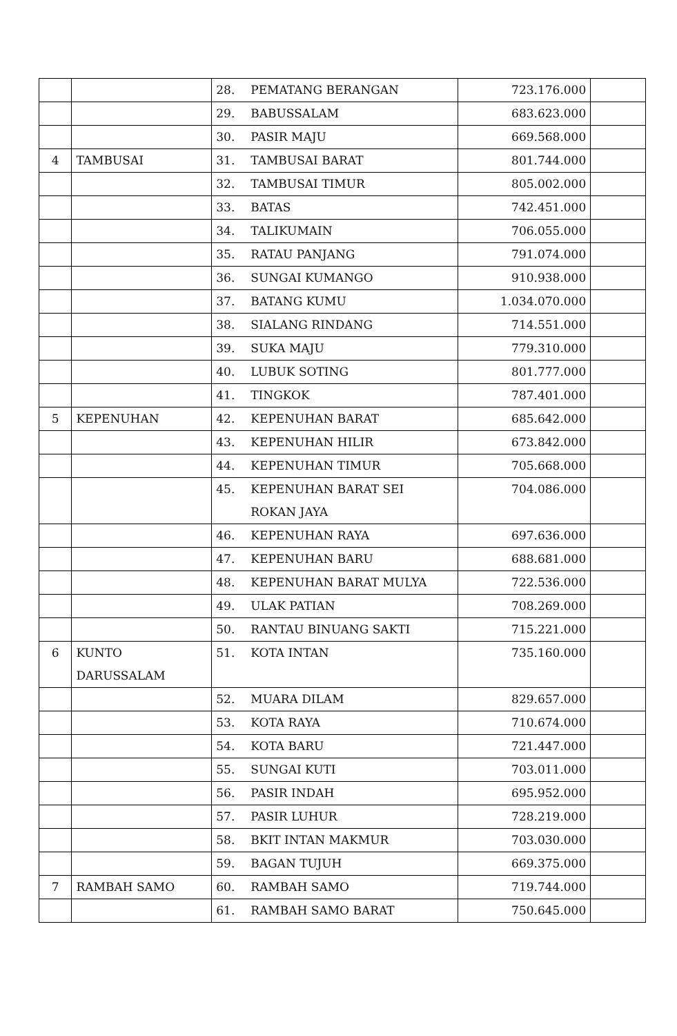| | | 28. PEMATANG BERANGAN | 723.176.000 | |
| | | 29. BABUSSALAM | 683.623.000 | |
| | | 30. PASIR MAJU | 669.568.000 | |
| 4 | TAMBUSAI | 31. TAMBUSAI BARAT | 801.744.000 | |
| | | 32. TAMBUSAI TIMUR | 805.002.000 | |
| | | 33. BATAS | 742.451.000 | |
| | | 34. TALIKUMAIN | 706.055.000 | |
| | | 35. RATAU PANJANG | 791.074.000 | |
| | | 36. SUNGAI KUMANGO | 910.938.000 | |
| | | 37. BATANG KUMU | 1.034.070.000 | |
| | | 38. SIALANG RINDANG | 714.551.000 | |
| | | 39. SUKA MAJU | 779.310.000 | |
| | | 40. LUBUK SOTING | 801.777.000 | |
| | | 41. TINGKOK | 787.401.000 | |
| 5 | KEPENUHAN | 42. KEPENUHAN BARAT | 685.642.000 | |
| | | 43. KEPENUHAN HILIR | 673.842.000 | |
| | | 44. KEPENUHAN TIMUR | 705.668.000 | |
| | | 45. KEPENUHAN BARAT SEI ROKAN JAYA | 704.086.000 | |
| | | 46. KEPENUHAN RAYA | 697.636.000 | |
| | | 47. KEPENUHAN BARU | 688.681.000 | |
| | | 48. KEPENUHAN BARAT MULYA | 722.536.000 | |
| | | 49. ULAK PATIAN | 708.269.000 | |
| | | 50. RANTAU BINUANG SAKTI | 715.221.000 | |
| 6 | KUNTO DARUSSALAM | 51. KOTA INTAN | 735.160.000 | |
| | | 52. MUARA DILAM | 829.657.000 | |
| | | 53. KOTA RAYA | 710.674.000 | |
| | | 54. KOTA BARU | 721.447.000 | |
| | | 55. SUNGAI KUTI | 703.011.000 | |
| | | 56. PASIR INDAH | 695.952.000 | |
| | | 57. PASIR LUHUR | 728.219.000 | |
| | | 58. BKIT INTAN MAKMUR | 703.030.000 | |
| | | 59. BAGAN TUJUH | 669.375.000 | |
| 7 | RAMBAH SAMO | 60. RAMBAH SAMO | 719.744.000 | |
| | | 61. RAMBAH SAMO BARAT | 750.645.000 | |